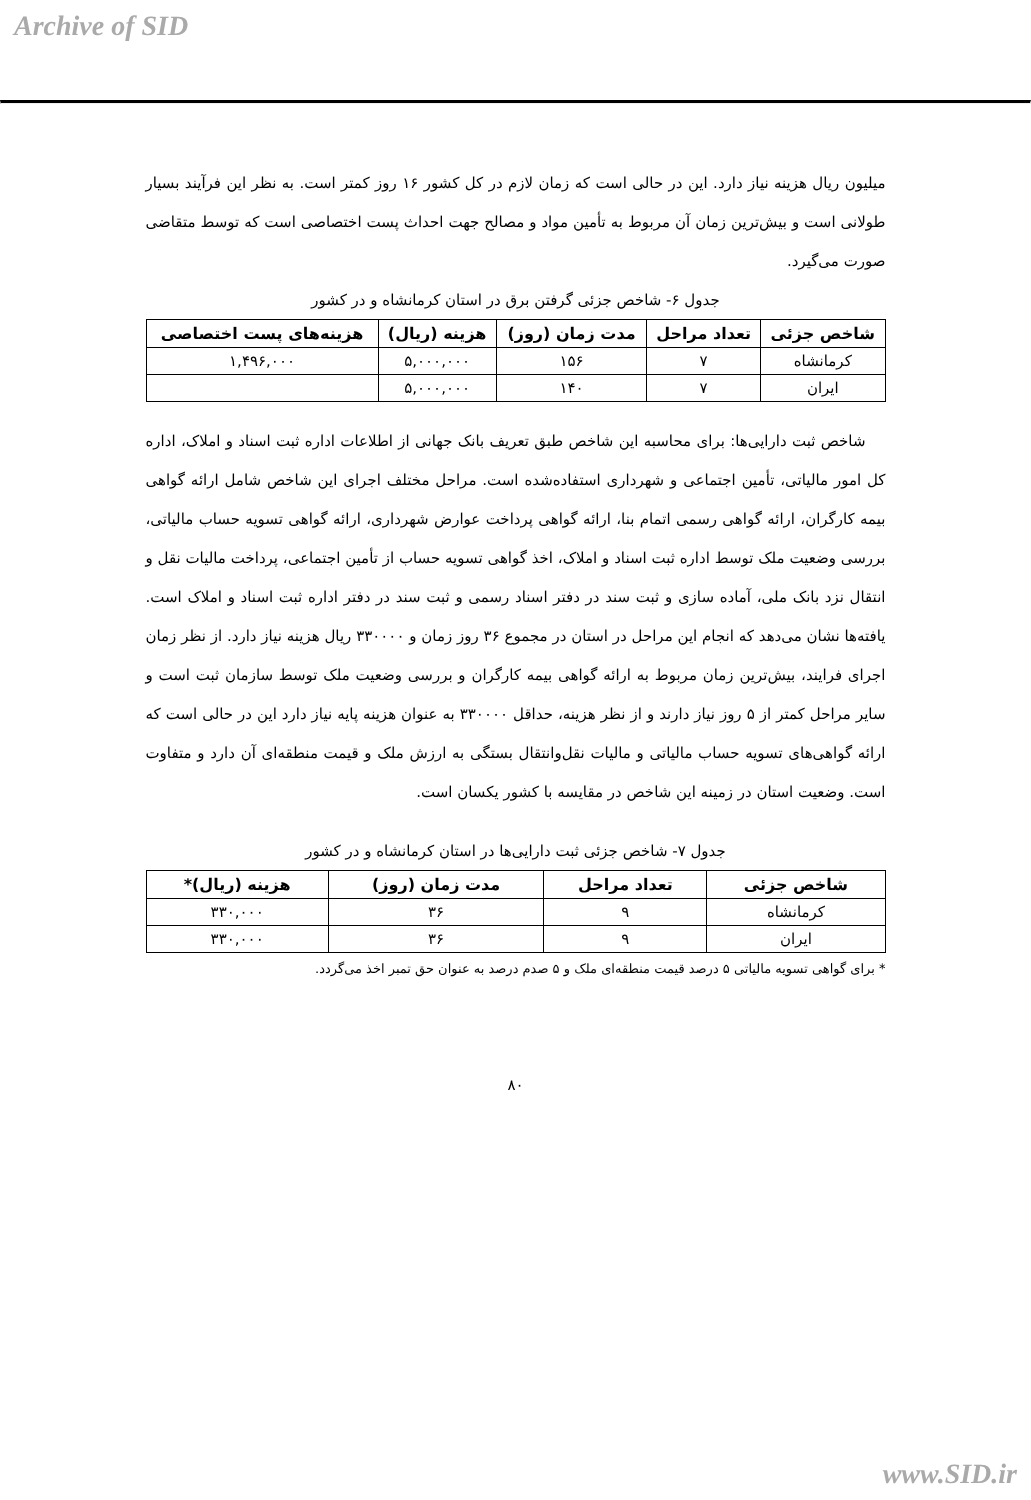Archive of SID
میلیون ریال هزینه نیاز دارد. این در حالی است که زمان لازم در کل کشور ۱۶ روز کمتر است. به نظر این فرآیند بسیار طولانی است و بیش‌ترین زمان آن مربوط به تأمین مواد و مصالح جهت احداث پست اختصاصی است که توسط متقاضی صورت می‌گیرد.
جدول ۶- شاخص جزئی گرفتن برق در استان کرمانشاه و در کشور
| شاخص جزئی | تعداد مراحل | مدت زمان (روز) | هزینه (ریال) | هزینه‌های پست اختصاصی |
| --- | --- | --- | --- | --- |
| کرمانشاه | ۷ | ۱۵۶ | ۵,۰۰۰,۰۰۰ | ۱,۴۹۶,۰۰۰ |
| ایران | ۷ | ۱۴۰ | ۵,۰۰۰,۰۰۰ | |
شاخص ثبت دارایی‌ها: برای محاسبه این شاخص طبق تعریف بانک جهانی از اطلاعات اداره ثبت اسناد و املاک، اداره کل امور مالیاتی، تأمین اجتماعی و شهرداری استفاده‌شده است. مراحل مختلف اجرای این شاخص شامل ارائه گواهی بیمه کارگران، ارائه گواهی رسمی اتمام بنا، ارائه گواهی پرداخت عوارض شهرداری، ارائه گواهی تسویه حساب مالیاتی، بررسی وضعیت ملک توسط اداره ثبت اسناد و املاک، اخذ گواهی تسویه حساب از تأمین اجتماعی، پرداخت مالیات نقل و انتقال نزد بانک ملی، آماده سازی و ثبت سند در دفتر اسناد رسمی و ثبت سند در دفتر اداره ثبت اسناد و املاک است. یافته‌ها نشان می‌دهد که انجام این مراحل در استان در مجموع ۳۶ روز زمان و ۳۳۰۰۰۰ ریال هزینه نیاز دارد. از نظر زمان اجرای فرایند، بیش‌ترین زمان مربوط به ارائه گواهی بیمه کارگران و بررسی وضعیت ملک توسط سازمان ثبت است و سایر مراحل کمتر از ۵ روز نیاز دارند و از نظر هزینه، حداقل ۳۳۰۰۰۰ به عنوان هزینه پایه نیاز دارد این در حالی است که ارائه گواهی‌های تسویه حساب مالیاتی و مالیات نقل‌وانتقال بستگی به ارزش ملک و قیمت منطقه‌ای آن دارد و متفاوت است. وضعیت استان در زمینه این شاخص در مقایسه با کشور یکسان است.
جدول ۷- شاخص جزئی ثبت دارایی‌ها در استان کرمانشاه و در کشور
| شاخص جزئی | تعداد مراحل | مدت زمان (روز) | هزینه (ریال)* |
| --- | --- | --- | --- |
| کرمانشاه | ۹ | ۳۶ | ۳۳۰,۰۰۰ |
| ایران | ۹ | ۳۶ | ۳۳۰,۰۰۰ |
* برای گواهی تسویه مالیاتی ۵ درصد قیمت منطقه‌ای ملک و ۵ صدم درصد به عنوان حق تمبر اخذ می‌گردد.
۸۰
www.SID.ir